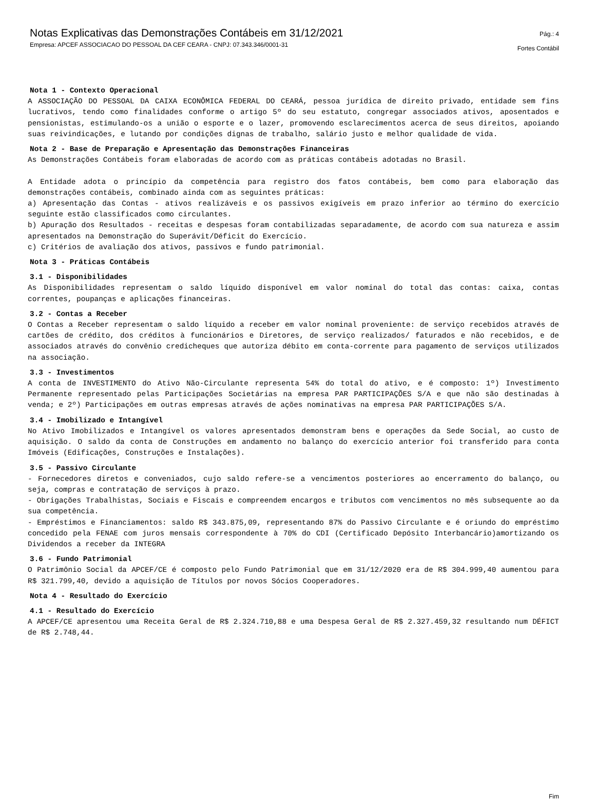Notas Explicativas das Demonstrações Contábeis em 31/12/2021
Empresa: APCEF ASSOCIACAO DO PESSOAL DA CEF CEARA - CNPJ: 07.343.346/0001-31
Pág.: 4
Fortes Contábil
Nota 1 - Contexto Operacional
A ASSOCIAÇÃO DO PESSOAL DA CAIXA ECONÔMICA FEDERAL DO CEARÁ, pessoa jurídica de direito privado, entidade sem fins lucrativos, tendo como finalidades conforme o artigo 5º do seu estatuto, congregar associados ativos, aposentados e pensionistas, estimulando-os a união o esporte e o lazer, promovendo esclarecimentos acerca de seus direitos, apoiando suas reivindicações, e lutando por condições dignas de trabalho, salário justo e melhor qualidade de vida.
Nota 2 - Base de Preparação e Apresentação das Demonstrações Financeiras
As Demonstrações Contábeis foram elaboradas de acordo com as práticas contábeis adotadas no Brasil.
A Entidade adota o princípio da competência para registro dos fatos contábeis, bem como para elaboração das demonstrações contábeis, combinado ainda com as seguintes práticas:
a) Apresentação das Contas - ativos realizáveis e os passivos exigíveis em prazo inferior ao término do exercício seguinte estão classificados como circulantes.
b) Apuração dos Resultados - receitas e despesas foram contabilizadas separadamente, de acordo com sua natureza e assim apresentados na Demonstração do Superávit/Déficit do Exercício.
c) Critérios de avaliação dos ativos, passivos e fundo patrimonial.
Nota 3 - Práticas Contábeis
3.1 - Disponibilidades
As Disponibilidades representam o saldo líquido disponível em valor nominal do total das contas: caixa, contas correntes, poupanças e aplicações financeiras.
3.2 - Contas a Receber
O Contas a Receber representam o saldo líquido a receber em valor nominal proveniente: de serviço recebidos através de cartões de crédito, dos créditos à funcionários e Diretores, de serviço realizados/ faturados e não recebidos, e de associados através do convênio credicheques que autoriza débito em conta-corrente para pagamento de serviços utilizados na associação.
3.3 - Investimentos
A conta de INVESTIMENTO do Ativo Não-Circulante representa 54% do total do ativo, e é composto: 1º) Investimento Permanente representado pelas Participações Societárias na empresa PAR PARTICIPAÇÕES S/A e que não são destinadas à venda; e 2º) Participações em outras empresas através de ações nominativas na empresa PAR PARTICIPAÇÕES S/A.
3.4 - Imobilizado e Intangível
No Ativo Imobilizados e Intangível os valores apresentados demonstram bens e operações da Sede Social, ao custo de aquisição. O saldo da conta de Construções em andamento no balanço do exercício anterior foi transferido para conta Imóveis (Edificações, Construções e Instalações).
3.5 - Passivo Circulante
- Fornecedores diretos e conveniados, cujo saldo refere-se a vencimentos posteriores ao encerramento do balanço, ou seja, compras e contratação de serviços à prazo.
- Obrigações Trabalhistas, Sociais e Fiscais e compreendem encargos e tributos com vencimentos no mês subsequente ao da sua competência.
- Empréstimos e Financiamentos: saldo R$ 343.875,09, representando 87% do Passivo Circulante e é oriundo do empréstimo concedido pela FENAE com juros mensais correspondente à 70% do CDI (Certificado Depósito Interbancário)amortizando os Dividendos a receber da INTEGRA
3.6 - Fundo Patrimonial
O Patrimônio Social da APCEF/CE é composto pelo Fundo Patrimonial que em 31/12/2020 era de R$ 304.999,40 aumentou para R$ 321.799,40, devido a aquisição de Títulos por novos Sócios Cooperadores.
Nota 4 - Resultado do Exercício
4.1 - Resultado do Exercício
A APCEF/CE apresentou uma Receita Geral de R$ 2.324.710,88 e uma Despesa Geral de R$ 2.327.459,32 resultando num DÉFICT de R$ 2.748,44.
Fim